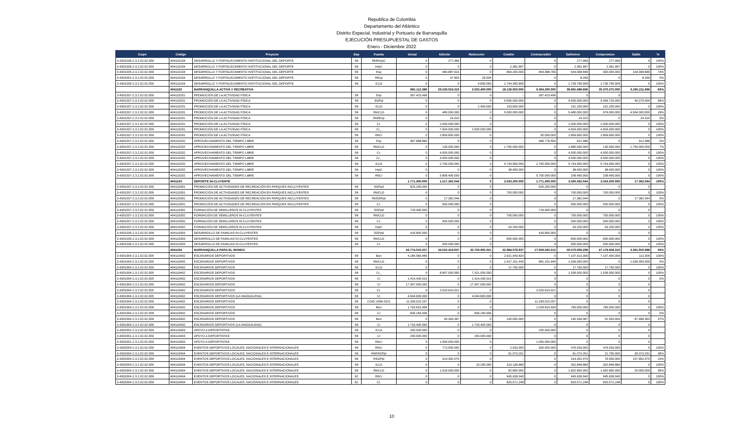Republica de Colombia
Departamento del Atlántico
Distrito Especial, Industrial y Portuario de Barranquilla
EJECUCIÓN PRESUPUESTAL DE GASTOS
Enero - Diciembre 2022
| Cuipo | Código | Proyecto | Dep | Fuente | Inicial | Adición | Reducción | Credito | Contracredito | Definitivo | Compromiso | Saldo | % |
| --- | --- | --- | --- | --- | --- | --- | --- | --- | --- | --- | --- | --- | --- |
| 3-4301035-2.3.2.02.02.009 | 404110104 | DESARROLLO Y FORTALECIMIENTO INSTITUCIONAL DEL DEPORTE | 58 | RbRImpC | 0 | 277.469 | 0 | - | 0 | 277.469 | 277.469 | 0 | 100% |
| 3-4301035-2.3.2.02.02.009 | 404110104 | DESARROLLO Y FORTALECIMIENTO INSTITUCIONAL DEL DEPORTE | 58 | ImpC | 0 | 0 | 0 | 2.381.997 | 0 | 2.381.997 | 2.381.997 | 0 | 100% |
| 3-4301035-2.3.2.02.02.009 | 404110104 | DESARROLLO Y FORTALECIMIENTO INSTITUCIONAL DEL DEPORTE | 58 | Esp | 0 | 484.887.614 | 0 | 864.200.000 | 804.988.766 | 544.098.848 | 400.000.000 | 144.098.848 | 74% |
| 3-4302001-2.3.2.02.02.009 | 404110104 | DESARROLLO Y FORTALECIMIENTO INSTITUCIONAL DEL DEPORTE | 58 | REsp | 0 | 37.803 | 29.504 | - | 0 | 8.299 | 0 | 8.299 | 0% |
| 3-4301035-2.3.2.02.02.009 | 404110104 | DESARROLLO Y FORTALECIMIENTO INSTITUCIONAL DEL DEPORTE | 58 | ICLD | 0 | 0 | 4.600.000 | 1.744.390.909 | 0 | 1.739.790.909 | 1.739.790.909 | 0 | 100% |
| | 4041102 | BARRANQUILLA ACTIVA Y RECREATIVA | | | 865.112.386 | 29.530.024.310 | 2.502.400.000 | 18.136.950.000 | 9.364.200.000 | 36.665.486.696 | 30.370.275.000 | 6.295.211.696 | 83% |
| 3-4301037-2.3.2.02.02.009 | 404110201 | PROMOCIÓN DE LA ACTIVIDAD FÍSICA | 58 | Esp | 397.423.496 | 0 | 0 | - | 397.423.496 | 0 | 0 | | |
| 3-4301037-2.3.2.02.02.009 | 404110201 | PROMOCIÓN DE LA ACTIVIDAD FÍSICA | 58 | SGPpl | 0 | 0 | 0 | 5.500.000.000 | 0 | 5.500.000.000 | 5.459.725.000 | 40.275.000 | 99% |
| 3-4301037-2.3.2.02.02.009 | 404110201 | PROMOCIÓN DE LA ACTIVIDAD FÍSICA | 58 | ICLD | 0 | 0 | 2.400.000 | 103.600.000 | 0 | 101.200.000 | 101.200.000 | 0 | 100% |
| 3-4301037-2.3.2.02.02.009 | 404110201 | PROMOCIÓN DE LA ACTIVIDAD FÍSICA | 58 | RbICLD | 0 | 480.000.000 | 0 | 5.000.000.000 | 0 | 5.480.000.000 | 976.000.000 | 4.504.000.000 | 18% |
| 3-4301037-2.3.2.02.02.009 | 404110201 | PROMOCIÓN DE LA ACTIVIDAD FÍSICA | 58 | RbREsp | 0 | 24.310 | 0 | - | 0 | 24.310 | 0 | 24.310 | 0% |
| 3-4301037-2.3.2.02.02.009 | 404110201 | PROMOCIÓN DE LA ACTIVIDAD FÍSICA | 58 | Cr. | 0 | 2.000.000.000 | 0 | - | 0 | 2.000.000.000 | 2.000.000.000 | 0 | 100% |
| 3-4301037-2.3.2.02.02.009 | 404110201 | PROMOCIÓN DE LA ACTIVIDAD FÍSICA | 58 | Cr_ | 0 | 7.004.000.000 | 2.500.000.000 | - | 0 | 4.504.000.000 | 4.504.000.000 | 0 | 100% |
| 3-4301037-2.3.2.02.02.009 | 404110201 | PROMOCIÓN DE LA ACTIVIDAD FÍSICA | 58 | RbCr | 0 | 2.859.600.000 | 0 | - | 50.000.000 | 2.809.600.000 | 2.809.600.000 | 0 | 100% |
| 3-4301037-2.3.2.02.02.009 | 404110202 | APROVECHAMIENTO DEL TIEMPO LIBRE | 58 | Esp | 467.688.890 | 0 | 0 | - | 466.776.504 | 912.386 | 0 | 912.386 | 0% |
| 3-4301037-2.3.2.02.02.009 | 404110202 | APROVECHAMIENTO DEL TIEMPO LIBRE | 58 | RbICLD | 0 | 130.000.000 | 0 | 1.750.000.000 | 0 | 1.880.000.000 | 130.000.000 | 1.750.000.000 | 7% |
| 3-4301037-2.3.2.02.02.009 | 404110202 | APROVECHAMIENTO DEL TIEMPO LIBRE | 58 | Cr. | 0 | 4.000.000.000 | 0 | - | 0 | 4.000.000.000 | 4.000.000.000 | 0 | 100% |
| 3-4301037-2.3.2.02.02.009 | 404110202 | APROVECHAMIENTO DEL TIEMPO LIBRE | 58 | Cr_ | 0 | 4.500.000.000 | 0 | - | 0 | 4.500.000.000 | 4.500.000.000 | 0 | 100% |
| 3-4301037-2.3.2.02.02.009 | 404110202 | APROVECHAMIENTO DEL TIEMPO LIBRE | 58 | ICLD | 0 | 2.750.000.000 | 0 | 5.744.950.000 | 2.750.000.000 | 5.744.950.000 | 5.744.950.000 | 0 | 100% |
| 3-4301037-2.3.2.02.02.009 | 404110202 | APROVECHAMIENTO DEL TIEMPO LIBRE | 58 | ImpC | 0 | 0 | 0 | 38.400.000 | 0 | 38.400.000 | 38.400.000 | 0 | 100% |
| 3-4301037-2.3.2.02.02.009 | 404110202 | APROVECHAMIENTO DEL TIEMPO LIBRE | 58 | RbCr | 0 | 5.806.400.000 | 0 | - | 5.700.000.000 | 106.400.000 | 106.400.000 | 0 | 100% |
| | 4041103 | DEPORTE IN-CLUYENTE | | | 1.771.400.000 | 1.517.362.044 | 0 | 2.043.200.000 | 1.771.400.000 | 3.560.562.044 | 3.543.200.000 | 17.362.044 | 100% |
| 3-4301037-2.3.2.02.02.009 | 404110301 | PROMOCIÓN DE ACTIVIDADES DE RECREACIÓN EN PARQUES INCLUYENTES | 58 | SGPpd | 625.200.000 | 0 | 0 | - | 625.200.000 | 0 | 0 | 0 | |
| 3-4301037-2.3.2.02.02.009 | 404110301 | PROMOCIÓN DE ACTIVIDADES DE RECREACIÓN EN PARQUES INCLUYENTES | 58 | RbICLD | 0 | 0 | 0 | 700.000.000 | 0 | 700.000.000 | 700.000.000 | 0 | 100% |
| 3-4301037-2.3.2.02.02.009 | 404110301 | PROMOCIÓN DE ACTIVIDADES DE RECREACIÓN EN PARQUES INCLUYENTES | 58 | RbSGPpd | 0 | 17.362.044 | 0 | - | 0 | 17.362.044 | 0 | 17.362.044 | 0% |
| 3-4301037-2.3.2.02.02.009 | 404110301 | PROMOCIÓN DE ACTIVIDADES DE RECREACIÓN EN PARQUES INCLUYENTES | 58 | Cr. | 0 | 500.000.000 | 0 | - | 0 | 500.000.000 | 500.000.000 | 0 | 100% |
| 3-4301037-2.3.2.02.02.009 | 404110302 | FORMACIÓN DE SEMILLEROS IN CLUYENTES | 58 | SGPpd | 729.400.000 | 0 | 0 | - | 729.400.000 | 0 | 0 | 0 | |
| 3-4301037-2.3.2.02.02.009 | 404110302 | FORMACIÓN DE SEMILLEROS IN-CLUYENTES | 58 | RbICLD | 0 | 0 | 0 | 700.000.000 | 0 | 700.000.000 | 700.000.000 | 0 | 100% |
| 3-4301037-2.3.2.02.02.009 | 404110302 | FORMACIÓN DE SEMILLEROS IN-CLUYENTES | 58 | Cr. | 0 | 500.000.000 | 0 | - | 0 | 500.000.000 | 500.000.000 | 0 | 100% |
| 3-4301037-2.3.2.02.02.009 | 404110302 | FORMACIÓN DE SEMILLEROS IN-CLUYENTES | 58 | ImpC | 0 | 0 | 0 | 43.200.000 | 0 | 43.200.000 | 43.200.000 | 0 | 100% |
| 3-4301035-2.3.2.02.02.008 | 404110303 | DESARROLLO DE FAMILIAS IN-CLUYENTES | 58 | SGPpd | 416.800.000 | 0 | 0 | - | 416.800.000 | 0 | 0 | 0 | |
| 3-4301035-2.3.2.02.02.009 | 404110303 | DESARROLLO DE FAMILIAS IN-CLUYENTES | 58 | RbICLD | 0 | 0 | 0 | 600.000.000 | 0 | 600.000.000 | 600.000.000 | 0 | 100% |
| 3-4301035-2.3.2.02.02.009 | 404110303 | DESARROLLO DE FAMILIAS IN-CLUYENTES | 58 | Cr. | 0 | 500.000.000 | 0 | - | 0 | 500.000.000 | 500.000.000 | 0 | 100% |
| | 4041104 | BARRANQUILLA PARA EL MUNDO | | | 43.774.010.257 | 34.522.419.637 | 32.750.905.021 | 22.984.076.637 | 17.959.592.212 | 50.570.009.298 | 47.178.958.310 | 3.391.050.988 | 93% |
| 3-4301004-2.3.2.02.02.005 | 404110402 | ESCENARIOS DEPORTIVOS | 58 | Bon | 4.185.569.485 | 0 | 0 | 2.921.943.820 | 0 | 7.107.513.305 | 7.107.400.000 | 113.305 | 100% |
| 3-4301004-2.3.2.02.02.005 | 404110402 | ESCENARIOS DEPORTIVOS | 58 | RbICLD | 0 | 0 | 0 | 2.417.101.440 | 881.101.440 | 1.536.000.000 | 0 | 1.536.000.000 | 0% |
| 3-4301004-2.3.2.02.02.009 | 404110402 | ESCENARIOS DEPORTIVOS | 58 | ICLD | 0 | 0 | 0 | 17.750.000 | 0 | 17.750.000 | 17.750.000 | 0 | 100% |
| 3-4301004-2.3.2.02.02.005 | 404110402 | ESCENARIOS DEPORTIVOS | 58 | Cr_ | 0 | 8.857.000.000 | 7.321.000.000 | - | 0 | 1.536.000.000 | 1.536.000.000 | 0 | 100% |
| 3-4301004-2.3.2.02.02.005 | 404110402 | ESCENARIOS DEPORTIVOS | 58 | Cr | 1.414.430.515 | 0 | 1.414.430.515 | - | 0 | 0 | 0 | 0 | 0% |
| 3-4301004-2.3.2.02.02.005 | 404110402 | ESCENARIOS DEPORTIVOS | 58 | Cr | 17.357.000.000 | 0 | 17.357.000.000 | - | 0 | 0 | 0 | 0 | |
| 3-4301004-2.3.2.02.02.005 | 404110402 | ESCENARIOS DEPORTIVOS | 58 | Cr. | 0 | 2.020.615.021 | 0 | - | 2.020.615.021 | 0 | 0 | 0 | |
| 3-4301004-2.3.2.02.02.005 | 404110402 | ESCENARIOS DEPORTIVOS (LA MAGDALENA) | 58 | Cr | 4.044.600.000 | 0 | 4.044.600.000 | - | 0 | 0 | 0 | 0 | |
| 3-4301004-2.3.2.02.02.006 | 404110402 | ESCENARIOS DEPORTIVOS | 58 | COID-1058-2021 | 11.339.010.257 | 0 | 0 | - | 11.339.010.257 | 0 | 0 | 0 | |
| 3-4301004-2.3.2.02.02.008 | 404110402 | ESCENARIOS DEPORTIVOS | 58 | Bon | 1.793.815.494 | 0 | 0 | - | 1.028.815.494 | 765.000.000 | 765.000.000 | 0 | 100% |
| 3-4301004-2.3.2.02.02.008 | 404110402 | ESCENARIOS DEPORTIVOS | 58 | Cr | 606.184.506 | 0 | 606.184.506 | - | 0 | 0 | 0 | 0 | 0% |
| 3-4301004-2.3.2.02.02.009 | 404110402 | ESCENARIOS DEPORTIVOS | 58 | Bon | 0 | 40.349.367 | 0 | 100.000.000 | 0 | 140.349.367 | 52.353.004 | 87.996.363 | 37% |
| 3-4301004-2.3.2.02.02.008 | 404110402 | ESCENARIOS DEPORTIVOS (LA MAGDALENA) | 58 | Cr | 1.733.400.000 | 0 | 1.733.400.000 | - | 0 | 0 | 0 | 0 | |
| 3-4302001-2.3.2.02.02.009 | 404110403 | APOYO A DEPORTISTAS | 58 | ICLD | 250.000.000 | 0 | 0 | - | 250.000.000 | 0 | 0 | 0 | |
| 3-4302001-2.3.2.02.02.009 | 404110403 | APOYO A DEPORTISTAS | 58 | Cr | 250.000.000 | 0 | 250.000.000 | - | 0 | 0 | 0 | 0 | |
| 3-4302001-2.3.2.02.02.009 | 404110403 | APOYO A DEPORTISTAS | 58 | RbCr | 0 | 1.050.000.000 | 0 | - | 1.050.000.000 | 0 | 0 | 0 | |
| 3-4302004-2.3.2.02.02.009 | 404110404 | EVENTOS DEPORTIVOS LOCALES, NACIONALES E INTERNACIONALES | 58 | RbCr | 0 | 773.500.000 | 0 | 2.533.000 | 300.000.000 | 476.033.000 | 476.033.000 | 0 | 100% |
| 3-4302004-2.3.2.02.02.009 | 404110404 | EVENTOS DEPORTIVOS LOCALES, NACIONALES E INTERNACIONALES | 58 | RbRSGPpl | 0 | 0 | 0 | 61.073.251 | 0 | 61.073.251 | 21.700.000 | 39.373.251 | 36% |
| 3-4302004-2.3.2.02.02.009 | 404110404 | EVENTOS DEPORTIVOS LOCALES, NACIONALES E INTERNACIONALES | 58 | RSGPpl | 0 | 314.352.075 | 0 | - | 0 | 314.352.075 | 76.500.000 | 237.852.075 | 24% |
| 3-4302004-2.3.2.02.02.009 | 404110404 | EVENTOS DEPORTIVOS LOCALES, NACIONALES E INTERNACIONALES | 58 | ICLD | 0 | 0 | 10.290.000 | 313.136.869 | 0 | 302.846.869 | 302.846.869 | 0 | 100% |
| 3-4302004-2.3.2.02.02.009 | 404110404 | EVENTOS DEPORTIVOS LOCALES, NACIONALES E INTERNACIONALES | 58 | RbICLD | 0 | 1.520.000.000 | 0 | 82.800.000 | 0 | 1.602.800.000 | 1.582.800.000 | 20.000.000 | 99% |
| 3-4302004-2.3.2.02.02.009 | 404110404 | EVENTOS DEPORTIVOS LOCALES, NACIONALES E INTERNACIONALES | 82 | RbCr | 0 | 0 | 0 | 945.939.040 | 0 | 945.939.040 | 945.939.040 | 0 | 100% |
| 3-4302004-2.3.2.02.02.009 | 404110404 | EVENTOS DEPORTIVOS LOCALES, NACIONALES E INTERNACIONALES | 82 | Cr. | 0 | 0 | 0 | 825.571.248 | 0 | 825.571.248 | 825.571.248 | 0 | 100% |
10